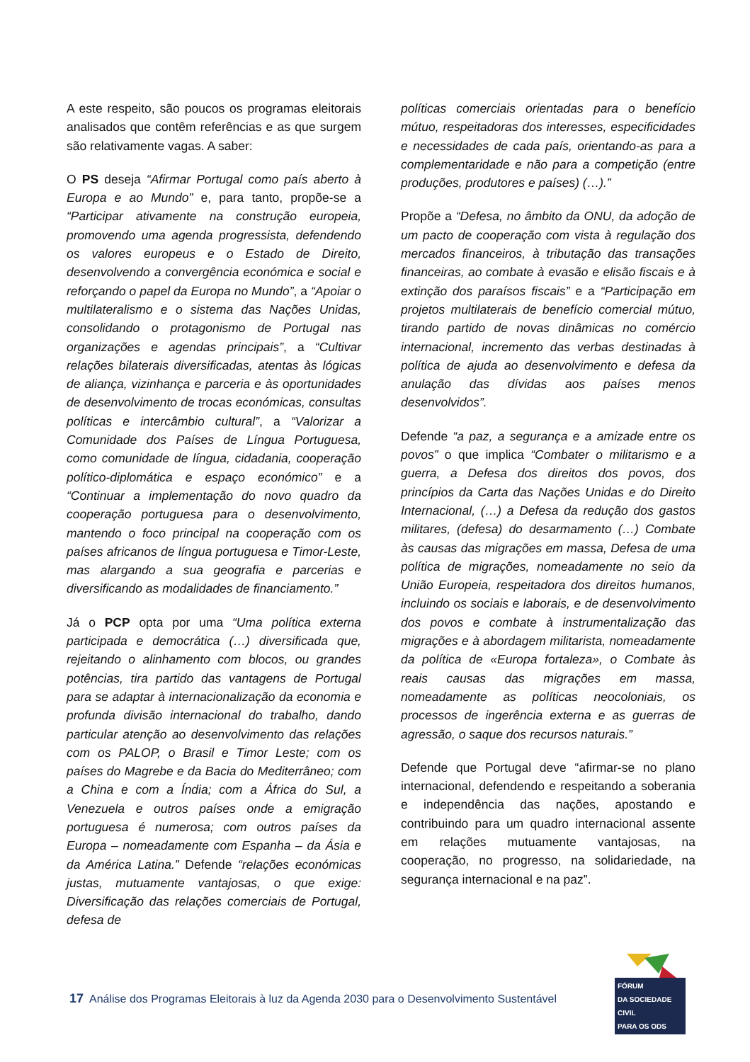A este respeito, são poucos os programas eleitorais analisados que contêm referências e as que surgem são relativamente vagas. A saber:
O PS deseja “Afirmar Portugal como país aberto à Europa e ao Mundo” e, para tanto, propõe-se a “Participar ativamente na construção europeia, promovendo uma agenda progressista, defendendo os valores europeus e o Estado de Direito, desenvolvendo a convergência económica e social e reforçando o papel da Europa no Mundo”, a “Apoiar o multilateralismo e o sistema das Nações Unidas, consolidando o protagonismo de Portugal nas organizações e agendas principais”, a “Cultivar relações bilaterais diversificadas, atentas às lógicas de aliança, vizinhança e parceria e às oportunidades de desenvolvimento de trocas económicas, consultas políticas e intercâmbio cultural”, a “Valorizar a Comunidade dos Países de Língua Portuguesa, como comunidade de língua, cidadania, cooperação político-diplomática e espaço económico” e a “Continuar a implementação do novo quadro da cooperação portuguesa para o desenvolvimento, mantendo o foco principal na cooperação com os países africanos de língua portuguesa e Timor-Leste, mas alargando a sua geografia e parcerias e diversificando as modalidades de financiamento.”
Já o PCP opta por uma “Uma política externa participada e democrática (…) diversificada que, rejeitando o alinhamento com blocos, ou grandes potências, tira partido das vantagens de Portugal para se adaptar à internacionalização da economia e profunda divisão internacional do trabalho, dando particular atenção ao desenvolvimento das relações com os PALOP, o Brasil e Timor Leste; com os países do Magrebe e da Bacia do Mediterrâneo; com a China e com a Índia; com a África do Sul, a Venezuela e outros países onde a emigração portuguesa é numerosa; com outros países da Europa – nomeadamente com Espanha – da Ásia e da América Latina.” Defende “relações económicas justas, mutuamente vantajosas, o que exige: Diversificação das relações comerciais de Portugal, defesa de
políticas comerciais orientadas para o benefício mútuo, respeitadoras dos interesses, especificidades e necessidades de cada país, orientando-as para a complementaridade e não para a competição (entre produções, produtores e países) (…).”
Propõe a “Defesa, no âmbito da ONU, da adoção de um pacto de cooperação com vista à regulação dos mercados financeiros, à tributação das transações financeiras, ao combate à evasão e elisão fiscais e à extinção dos paraísos fiscais” e a “Participação em projetos multilaterais de benefício comercial mútuo, tirando partido de novas dinâmicas no comércio internacional, incremento das verbas destinadas à política de ajuda ao desenvolvimento e defesa da anulação das dívidas aos países menos desenvolvidos”.
Defende “a paz, a segurança e a amizade entre os povos” o que implica “Combater o militarismo e a guerra, a Defesa dos direitos dos povos, dos princípios da Carta das Nações Unidas e do Direito Internacional, (…) a Defesa da redução dos gastos militares, (defesa) do desarmamento (…) Combate às causas das migrações em massa, Defesa de uma política de migrações, nomeadamente no seio da União Europeia, respeitadora dos direitos humanos, incluindo os sociais e laborais, e de desenvolvimento dos povos e combate à instrumentalização das migrações e à abordagem militarista, nomeadamente da política de «Europa fortaleza», o Combate às reais causas das migrações em massa, nomeadamente as políticas neocoloniais, os processos de ingerência externa e as guerras de agressão, o saque dos recursos naturais.”
Defende que Portugal deve “afirmar-se no plano internacional, defendendo e respeitando a soberania e independência das nações, apostando e contribuindo para um quadro internacional assente em relações mutuamente vantajosas, na cooperação, no progresso, na solidariedade, na segurança internacional e na paz”.
17 Análise dos Programas Eleitorais à luz da Agenda 2030 para o Desenvolvimento Sustentável
FÓRUM
DA SOCIEDADE CIVIL
PARA OS ODS